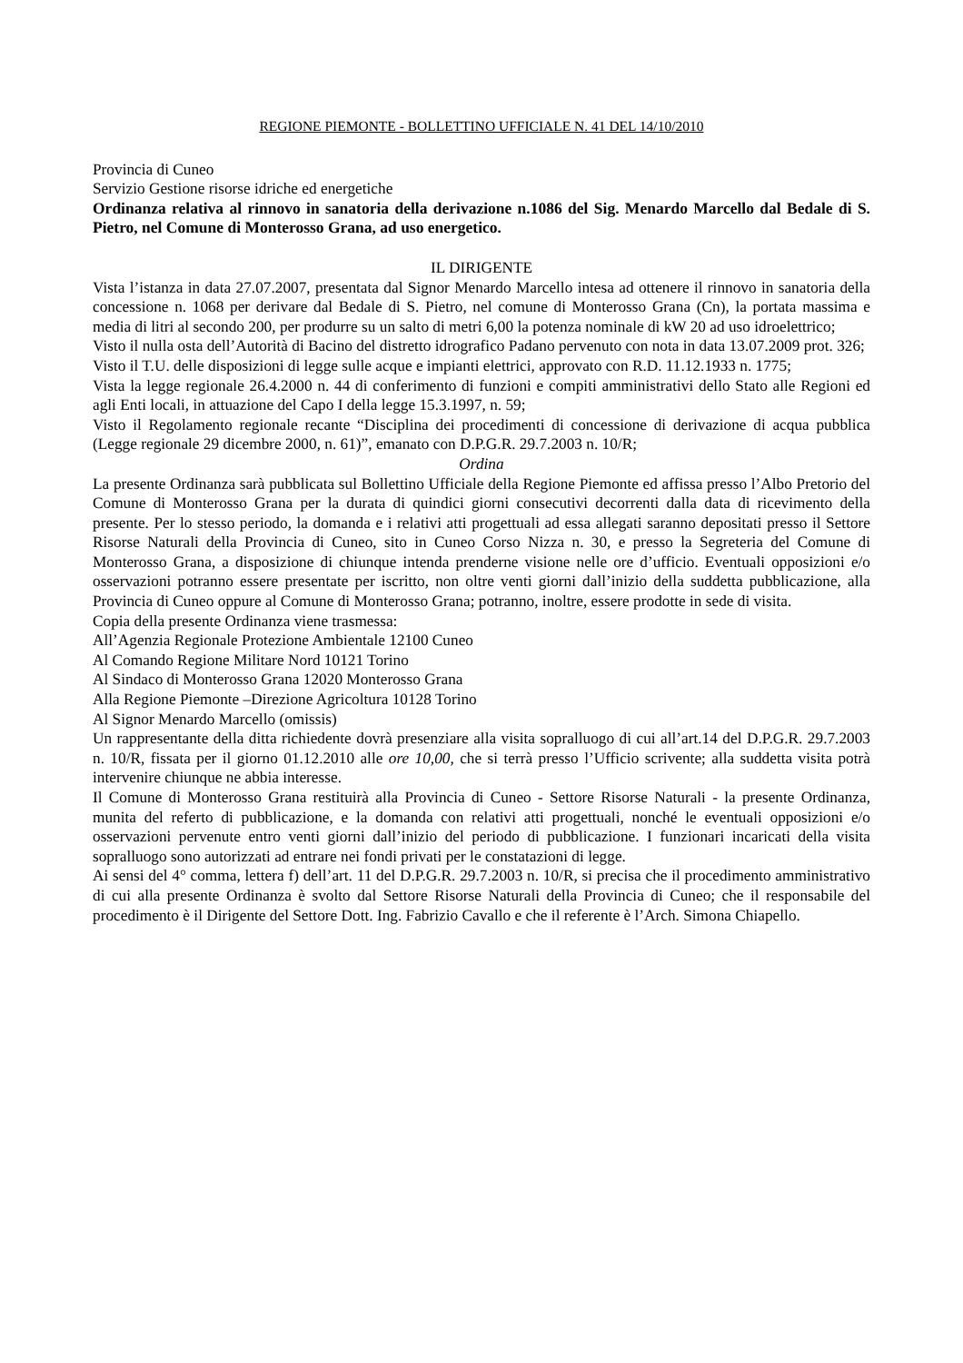REGIONE PIEMONTE - BOLLETTINO UFFICIALE N. 41 DEL 14/10/2010
Provincia di Cuneo
Servizio Gestione risorse idriche ed energetiche
Ordinanza relativa al rinnovo in sanatoria della derivazione n.1086 del Sig. Menardo Marcello dal Bedale di S. Pietro, nel Comune di Monterosso Grana, ad uso energetico.
IL DIRIGENTE
Vista l’istanza in data 27.07.2007, presentata dal Signor Menardo Marcello intesa ad ottenere il rinnovo in sanatoria della concessione n. 1068 per derivare dal Bedale di S. Pietro, nel comune di Monterosso Grana (Cn), la portata massima e media di litri al secondo 200, per produrre su un salto di metri 6,00 la potenza nominale di kW 20 ad uso idroelettrico;
Visto il nulla osta dell’Autorità di Bacino del distretto idrografico Padano pervenuto con nota in data 13.07.2009 prot. 326;
Visto il T.U. delle disposizioni di legge sulle acque e impianti elettrici, approvato con R.D. 11.12.1933 n. 1775;
Vista la legge regionale 26.4.2000 n. 44 di conferimento di funzioni e compiti amministrativi dello Stato alle Regioni ed agli Enti locali, in attuazione del Capo I della legge 15.3.1997, n. 59;
Visto il Regolamento regionale recante “Disciplina dei procedimenti di concessione di derivazione di acqua pubblica (Legge regionale 29 dicembre 2000, n. 61)”, emanato con D.P.G.R. 29.7.2003 n. 10/R;
Ordina
La presente Ordinanza sarà pubblicata sul Bollettino Ufficiale della Regione Piemonte ed affissa presso l’Albo Pretorio del Comune di Monterosso Grana per la durata di quindici giorni consecutivi decorrenti dalla data di ricevimento della presente. Per lo stesso periodo, la domanda e i relativi atti progettuali ad essa allegati saranno depositati presso il Settore Risorse Naturali della Provincia di Cuneo, sito in Cuneo Corso Nizza n. 30, e presso la Segreteria del Comune di Monterosso Grana, a disposizione di chiunque intenda prenderne visione nelle ore d’ufficio. Eventuali opposizioni e/o osservazioni potranno essere presentate per iscritto, non oltre venti giorni dall’inizio della suddetta pubblicazione, alla Provincia di Cuneo oppure al Comune di Monterosso Grana; potranno, inoltre, essere prodotte in sede di visita.
Copia della presente Ordinanza viene trasmessa:
All’Agenzia Regionale Protezione Ambientale 12100 Cuneo
Al Comando Regione Militare Nord 10121 Torino
Al Sindaco di Monterosso Grana 12020 Monterosso Grana
Alla Regione Piemonte –Direzione Agricoltura 10128 Torino
Al Signor Menardo Marcello (omissis)
Un rappresentante della ditta richiedente dovrà presenziare alla visita sopralluogo di cui all’art.14 del D.P.G.R. 29.7.2003 n. 10/R, fissata per il giorno 01.12.2010 alle ore 10,00, che si terrà presso l’Ufficio scrivente; alla suddetta visita potrà intervenire chiunque ne abbia interesse.
Il Comune di Monterosso Grana restituirà alla Provincia di Cuneo - Settore Risorse Naturali - la presente Ordinanza, munita del referto di pubblicazione, e la domanda con relativi atti progettuali, nonché le eventuali opposizioni e/o osservazioni pervenute entro venti giorni dall’inizio del periodo di pubblicazione. I funzionari incaricati della visita sopralluogo sono autorizzati ad entrare nei fondi privati per le constatazioni di legge.
Ai sensi del 4° comma, lettera f) dell’art. 11 del D.P.G.R. 29.7.2003 n. 10/R, si precisa che il procedimento amministrativo di cui alla presente Ordinanza è svolto dal Settore Risorse Naturali della Provincia di Cuneo; che il responsabile del procedimento è il Dirigente del Settore Dott. Ing. Fabrizio Cavallo e che il referente è l’Arch. Simona Chiapello.